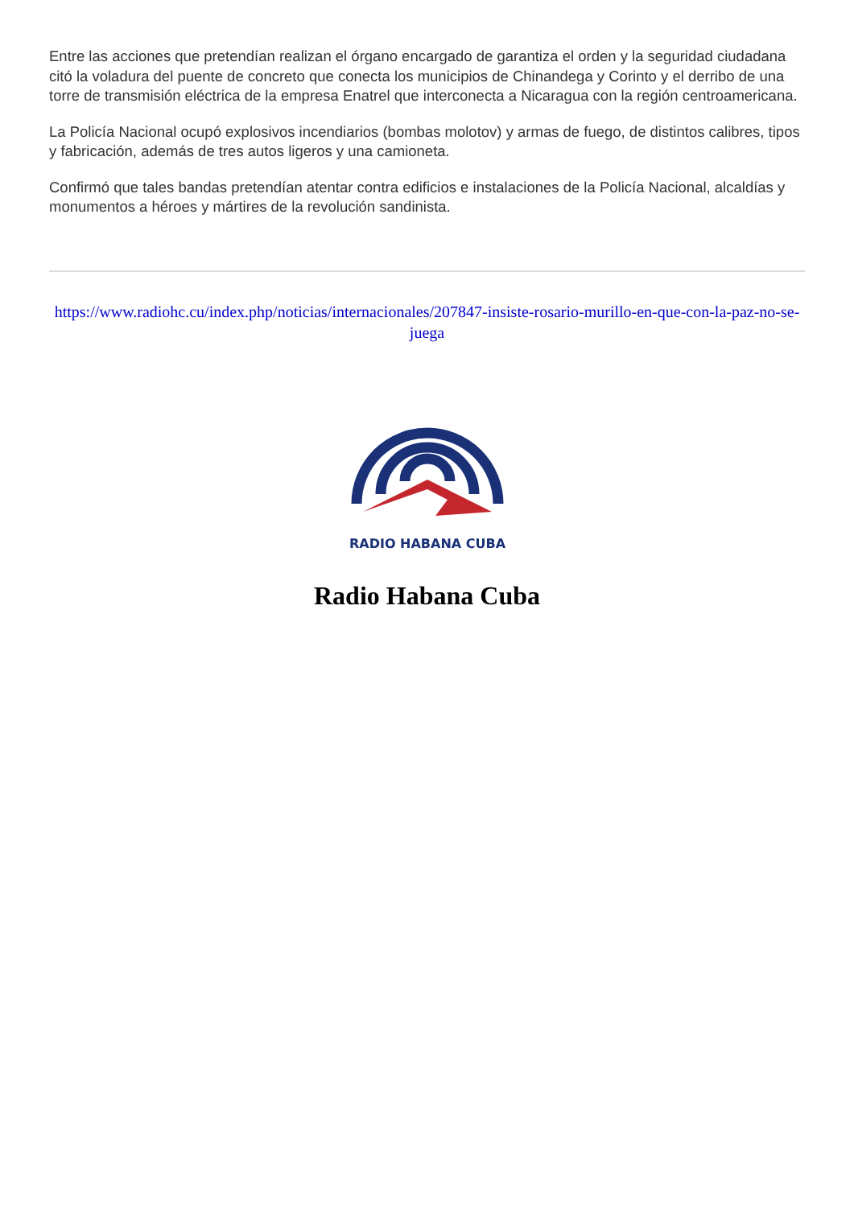Entre las acciones que pretendían realizan el órgano encargado de garantiza el orden y la seguridad ciudadana citó la voladura del puente de concreto que conecta los municipios de Chinandega y Corinto y el derribo de una torre de transmisión eléctrica de la empresa Enatrel que interconecta a Nicaragua con la región centroamericana.
La Policía Nacional ocupó explosivos incendiarios (bombas molotov) y armas de fuego, de distintos calibres, tipos y fabricación, además de tres autos ligeros y una camioneta.
Confirmó que tales bandas pretendían atentar contra edificios e instalaciones de la Policía Nacional, alcaldías y monumentos a héroes y mártires de la revolución sandinista.
https://www.radiohc.cu/index.php/noticias/internacionales/207847-insiste-rosario-murillo-en-que-con-la-paz-no-se-juega
RADIO HABANA CUBA
Radio Habana Cuba